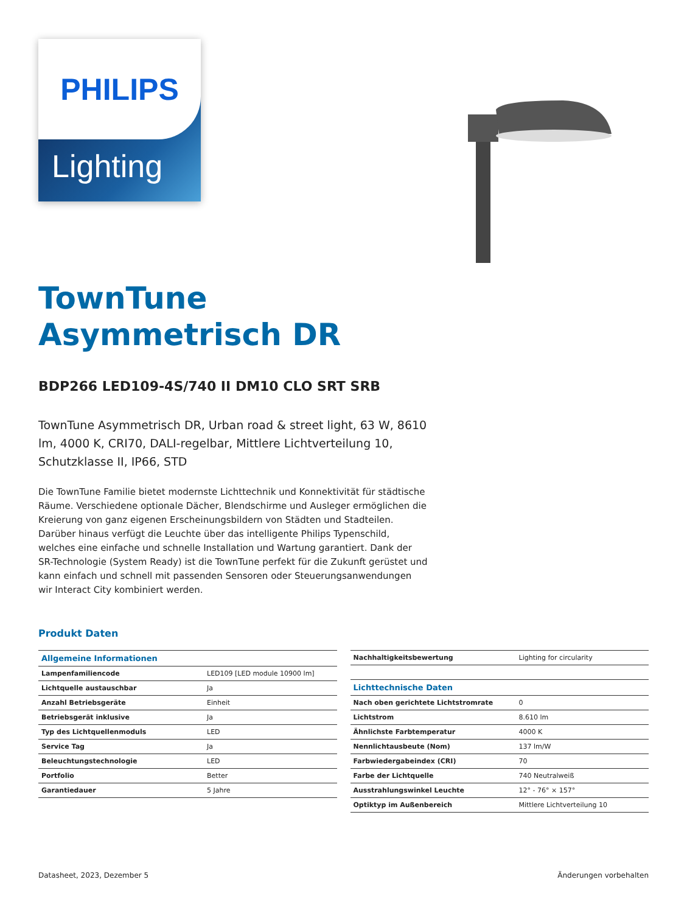PHILIPS
Lighting
TownTune
Asymmetrisch DR
BDP266 LED109-4S/740 II DM10 CLO SRT SRB
TownTune Asymmetrisch DR, Urban road & street light, 63 W, 8610 lm, 4000 K, CRI70, DALI-regelbar, Mittlere Lichtverteilung 10, Schutzklasse II, IP66, STD
Die TownTune Familie bietet modernste Lichttechnik und Konnektivität für städtische Räume. Verschiedene optionale Dächer, Blendschirme und Ausleger ermöglichen die Kreierung von ganz eigenen Erscheinungsbildern von Städten und Stadteilen. Darüber hinaus verfügt die Leuchte über das intelligente Philips Typenschild, welches eine einfache und schnelle Installation und Wartung garantiert. Dank der SR-Technologie (System Ready) ist die TownTune perfekt für die Zukunft gerüstet und kann einfach und schnell mit passenden Sensoren oder Steuerungsanwendungen wir Interact City kombiniert werden.
Produkt Daten
| Allgemeine Informationen | |
| Lampenfamiliencode | LED109 [LED module 10900 lm] |
| Lichtquelle austauschbar | Ja |
| Anzahl Betriebsgeräte | Einheit |
| Betriebsgerät inklusive | Ja |
| Typ des Lichtquellenmoduls | LED |
| Service Tag | Ja |
| Beleuchtungstechnologie | LED |
| Portfolio | Better |
| Garantiedauer | 5 Jahre |
| Nachhaltigkeitsbewertung | Lighting for circularity |
| Lichttechnische Daten | |
| Nach oben gerichtete Lichtstromrate | 0 |
| Lichtstrom | 8.610 lm |
| Ähnlichste Farbtemperatur | 4000 K |
| Nennlichtausbeute (Nom) | 137 lm/W |
| Farbwiedergabeindex (CRI) | 70 |
| Farbe der Lichtquelle | 740 Neutralweiß |
| Ausstrahlungswinkel Leuchte | 12° - 76° × 157° |
| Optiktyp im Außenbereich | Mittlere Lichtverteilung 10 |
Datasheet, 2023, Dezember 5 Änderungen vorbehalten